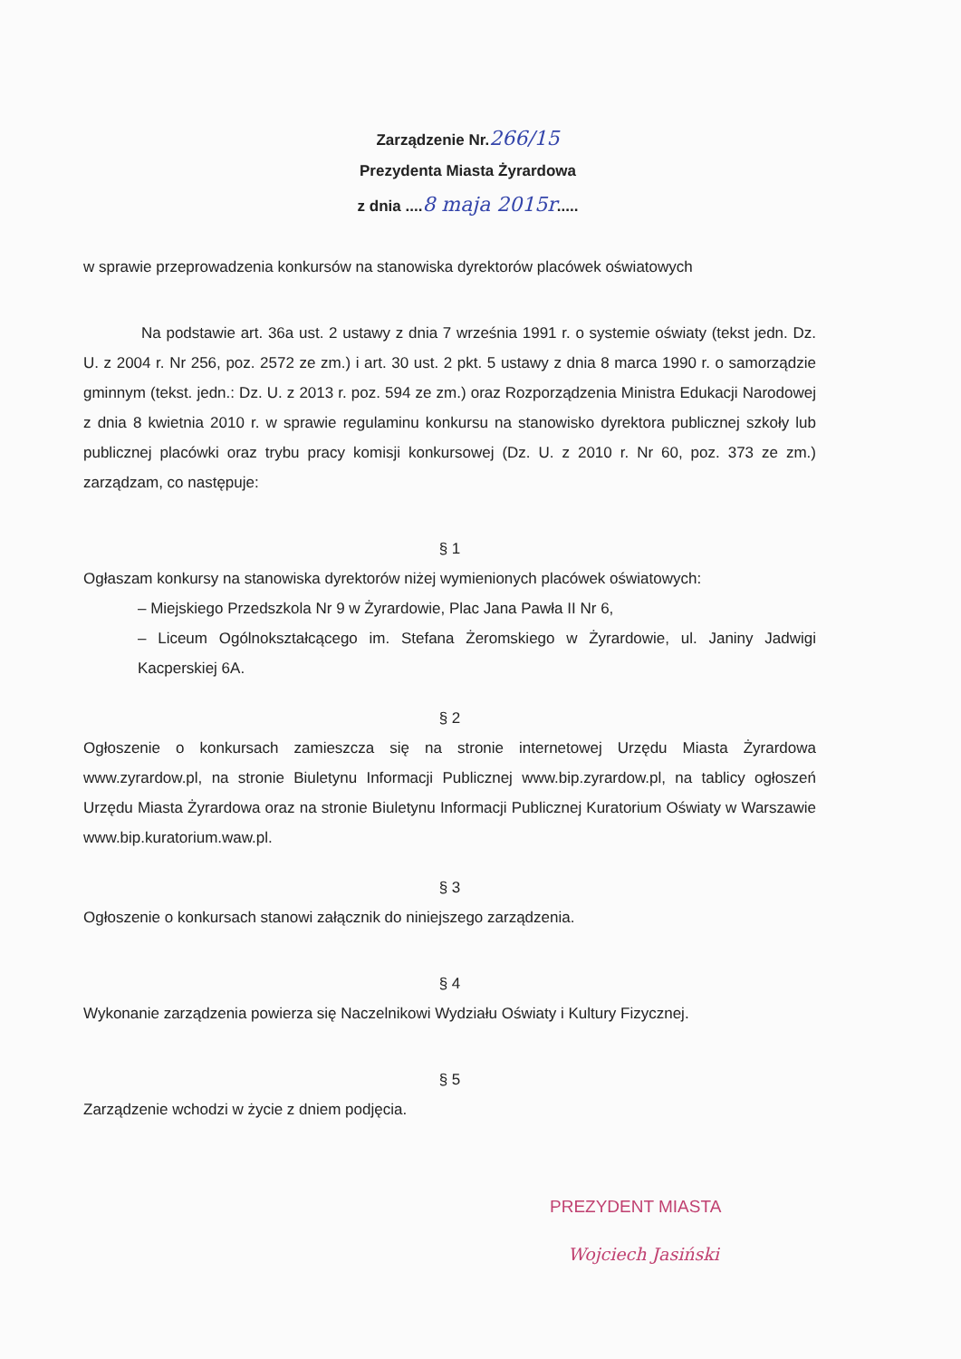Zarządzenie Nr.266/15
Prezydenta Miasta Żyrardowa
z dnia ....8 maja 2015r.....
w sprawie przeprowadzenia konkursów na stanowiska dyrektorów placówek oświatowych
Na podstawie art. 36a ust. 2 ustawy z dnia 7 września 1991 r. o systemie oświaty (tekst jedn. Dz. U. z 2004 r. Nr 256, poz. 2572 ze zm.) i art. 30 ust. 2 pkt. 5 ustawy z dnia 8 marca 1990 r. o samorządzie gminnym (tekst. jedn.: Dz. U. z 2013 r. poz. 594 ze zm.) oraz Rozporządzenia Ministra Edukacji Narodowej z dnia 8 kwietnia 2010 r. w sprawie regulaminu konkursu na stanowisko dyrektora publicznej szkoły lub publicznej placówki oraz trybu pracy komisji konkursowej (Dz. U. z 2010 r. Nr 60, poz. 373 ze zm.) zarządzam, co następuje:
§ 1
Ogłaszam konkursy na stanowiska dyrektorów niżej wymienionych placówek oświatowych:
– Miejskiego Przedszkola Nr 9 w Żyrardowie, Plac Jana Pawła II Nr 6,
– Liceum Ogólnokształcącego im. Stefana Żeromskiego w Żyrardowie, ul. Janiny Jadwigi Kacperskiej 6A.
§ 2
Ogłoszenie o konkursach zamieszcza się na stronie internetowej Urzędu Miasta Żyrardowa www.zyrardow.pl, na stronie Biuletynu Informacji Publicznej www.bip.zyrardow.pl, na tablicy ogłoszeń Urzędu Miasta Żyrardowa oraz na stronie Biuletynu Informacji Publicznej Kuratorium Oświaty w Warszawie www.bip.kuratorium.waw.pl.
§ 3
Ogłoszenie o konkursach stanowi załącznik do niniejszego zarządzenia.
§ 4
Wykonanie zarządzenia powierza się Naczelnikowi Wydziału Oświaty i Kultury Fizycznej.
§ 5
Zarządzenie wchodzi w życie z dniem podjęcia.
PREZYDENT MIASTA
Wojciech Jasiński